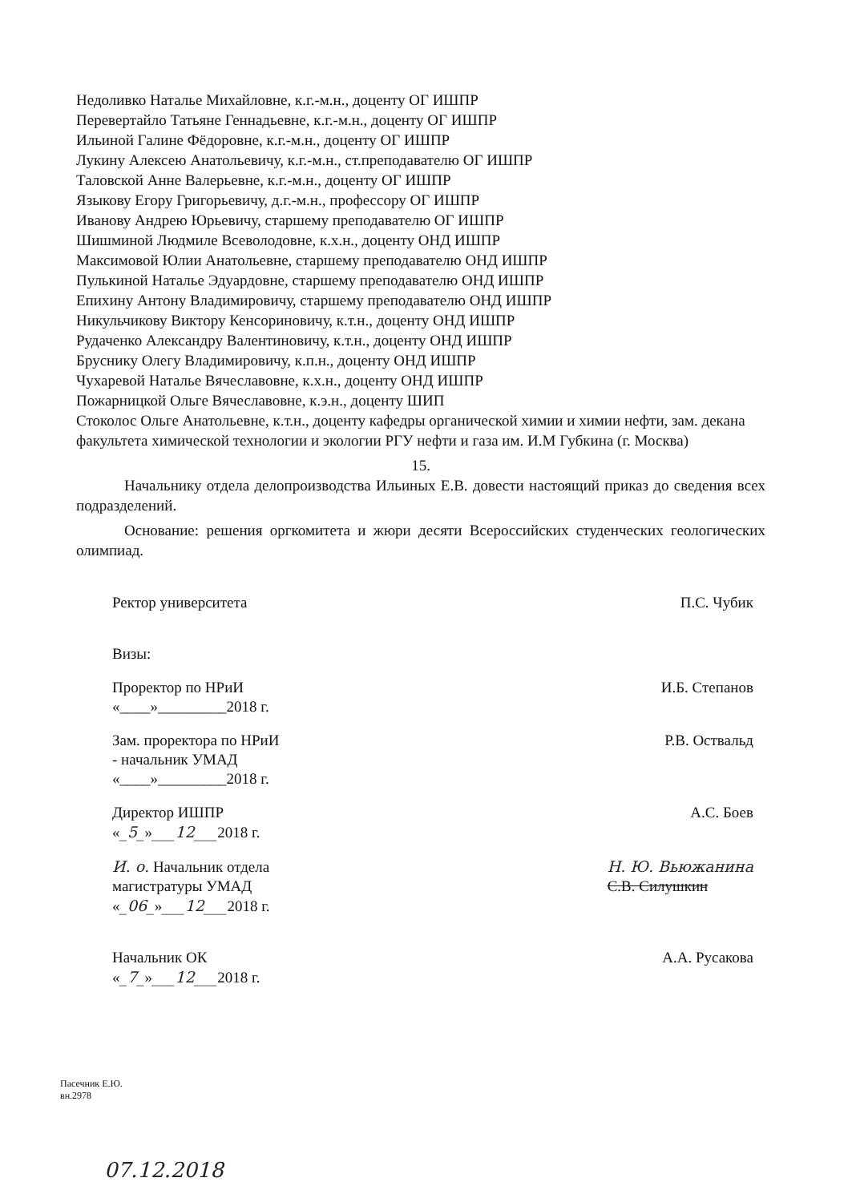Недоливко Наталье Михайловне, к.г.-м.н., доценту ОГ ИШПР
Перевертайло Татьяне Геннадьевне, к.г.-м.н., доценту ОГ ИШПР
Ильиной Галине Фёдоровне, к.г.-м.н., доценту ОГ ИШПР
Лукину Алексею Анатольевичу, к.г.-м.н., ст.преподавателю ОГ ИШПР
Таловской Анне Валерьевне, к.г.-м.н., доценту ОГ ИШПР
Языкову Егору Григорьевичу, д.г.-м.н., профессору ОГ ИШПР
Иванову Андрею Юрьевичу, старшему преподавателю ОГ ИШПР
Шишминой Людмиле Всеволодовне, к.х.н., доценту ОНД ИШПР
Максимовой Юлии Анатольевне, старшему преподавателю ОНД ИШПР
Пулькиной Наталье Эдуардовне, старшему преподавателю ОНД ИШПР
Епихину Антону Владимировичу, старшему преподавателю ОНД ИШПР
Никульчикову Виктору Кенсориновичу, к.т.н., доценту ОНД ИШПР
Рудаченко Александру Валентиновичу, к.т.н., доценту ОНД ИШПР
Бруснику Олегу Владимировичу, к.п.н., доценту ОНД ИШПР
Чухаревой Наталье Вячеславовне, к.х.н., доценту ОНД ИШПР
Пожарницкой Ольге Вячеславовне, к.э.н., доценту ШИП
Стоколос Ольге Анатольевне, к.т.н., доценту кафедры органической химии и химии нефти, зам. декана факультета химической технологии и экологии РГУ нефти и газа им. И.М Губкина (г. Москва)
15.
Начальнику отдела делопроизводства Ильиных Е.В. довести настоящий приказ до сведения всех подразделений.
Основание: решения оргкомитета и жюри десяти Всероссийских студенческих геологических олимпиад.
Ректор университета П.С. Чубик
Визы:
Проректор по НРиИ
«____»_________2018 г. И.Б. Степанов
Зам. проректора по НРиИ
- начальник УМАД
«____»_________2018 г. Р.В. Оствальд
Директор ИШПР
«_5_»___12___2018 г. А.С. Боев
И. о. Начальник отдела
магистратуры УМАД
«_06_»___12___2018 г. Н. Ю. Вьюжанина
С.В. Силушкин
Начальник ОК
«_7_»___12___2018 г. А.А. Русакова
Пасечник Е.Ю.
вн.2978
07.12.2018